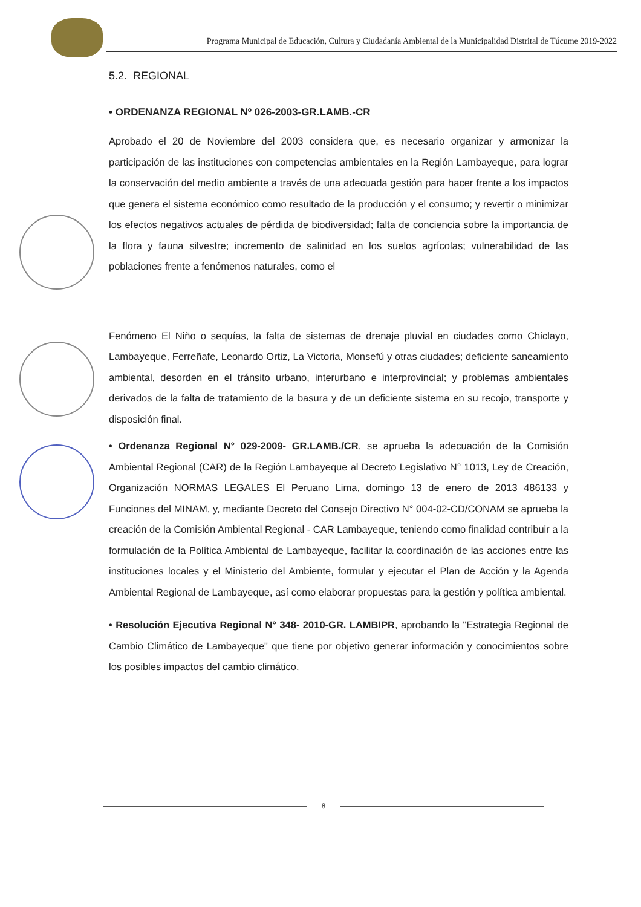Programa Municipal de Educación, Cultura y Ciudadanía Ambiental de la Municipalidad Distrital de Túcume 2019-2022
5.2. REGIONAL
• ORDENANZA REGIONAL Nº 026-2003-GR.LAMB.-CR
Aprobado el 20 de Noviembre del 2003 considera que, es necesario organizar y armonizar la participación de las instituciones con competencias ambientales en la Región Lambayeque, para lograr la conservación del medio ambiente a través de una adecuada gestión para hacer frente a los impactos que genera el sistema económico como resultado de la producción y el consumo; y revertir o minimizar los efectos negativos actuales de pérdida de biodiversidad; falta de conciencia sobre la importancia de la flora y fauna silvestre; incremento de salinidad en los suelos agrícolas; vulnerabilidad de las poblaciones frente a fenómenos naturales, como el
Fenómeno El Niño o sequías, la falta de sistemas de drenaje pluvial en ciudades como Chiclayo, Lambayeque, Ferreñafe, Leonardo Ortiz, La Victoria, Monsefú y otras ciudades; deficiente saneamiento ambiental, desorden en el tránsito urbano, interurbano e interprovincial; y problemas ambientales derivados de la falta de tratamiento de la basura y de un deficiente sistema en su recojo, transporte y disposición final.
• Ordenanza Regional N° 029-2009- GR.LAMB./CR, se aprueba la adecuación de la Comisión Ambiental Regional (CAR) de la Región Lambayeque al Decreto Legislativo N° 1013, Ley de Creación, Organización NORMAS LEGALES El Peruano Lima, domingo 13 de enero de 2013 486133 y Funciones del MINAM, y, mediante Decreto del Consejo Directivo N° 004-02-CD/CONAM se aprueba la creación de la Comisión Ambiental Regional - CAR Lambayeque, teniendo como finalidad contribuir a la formulación de la Política Ambiental de Lambayeque, facilitar la coordinación de las acciones entre las instituciones locales y el Ministerio del Ambiente, formular y ejecutar el Plan de Acción y la Agenda Ambiental Regional de Lambayeque, así como elaborar propuestas para la gestión y política ambiental.
• Resolución Ejecutiva Regional N° 348- 2010-GR. LAMBIPR, aprobando la "Estrategia Regional de Cambio Climático de Lambayeque" que tiene por objetivo generar información y conocimientos sobre los posibles impactos del cambio climático,
8